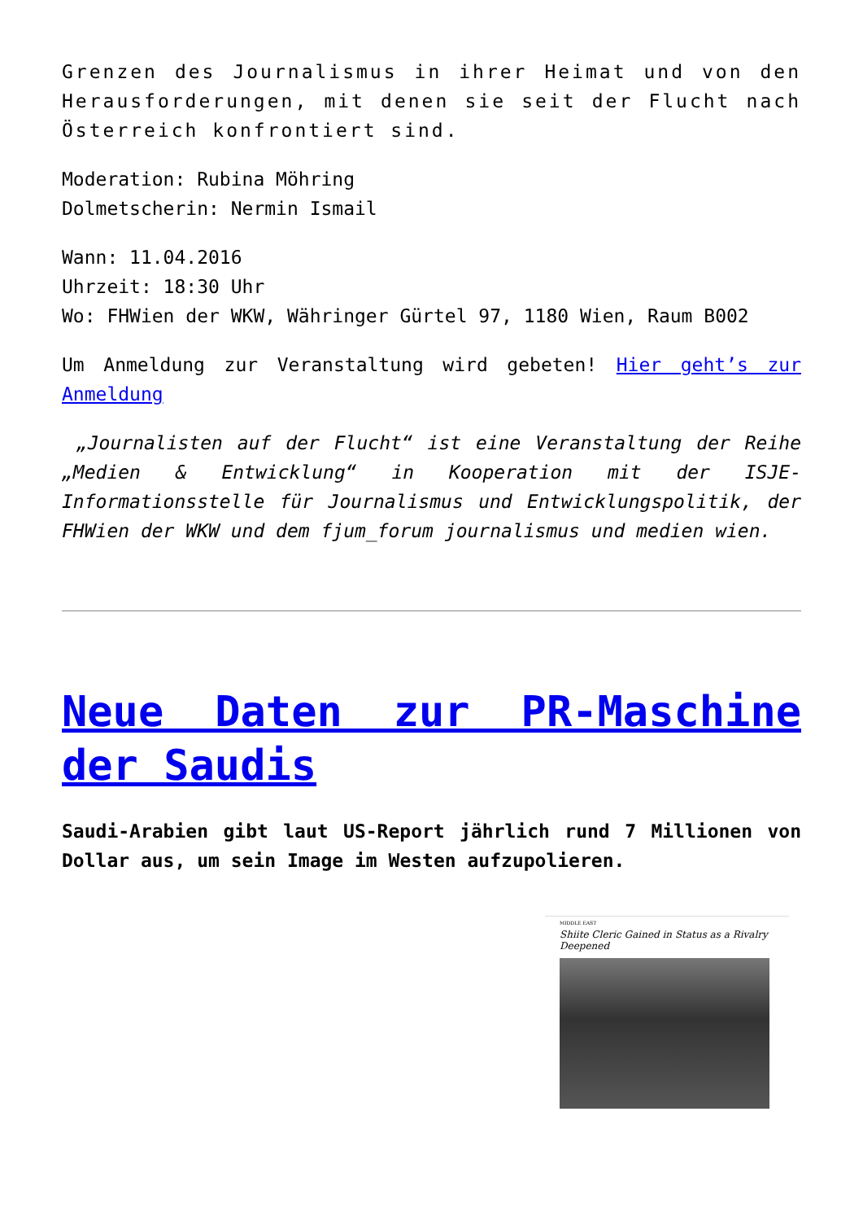Grenzen des Journalismus in ihrer Heimat und von den Herausforderungen, mit denen sie seit der Flucht nach Österreich konfrontiert sind.
Moderation: Rubina Möhring
Dolmetscherin: Nermin Ismail
Wann: 11.04.2016
Uhrzeit: 18:30 Uhr
Wo: FHWien der WKW, Währinger Gürtel 97, 1180 Wien, Raum B002
Um Anmeldung zur Veranstaltung wird gebeten! Hier geht’s zur Anmeldung
„Journalisten auf der Flucht“ ist eine Veranstaltung der Reihe „Medien & Entwicklung“ in Kooperation mit der ISJE-Informationsstelle für Journalismus und Entwicklungspolitik, der FHWien der WKW und dem fjum_forum journalismus und medien wien.
Neue Daten zur PR-Maschine der Saudis
Saudi-Arabien gibt laut US-Report jährlich rund 7 Millionen von Dollar aus, um sein Image im Westen aufzupolieren.
MIDDLE EAST
Shiite Cleric Gained in Status as a Rivalry Deepened